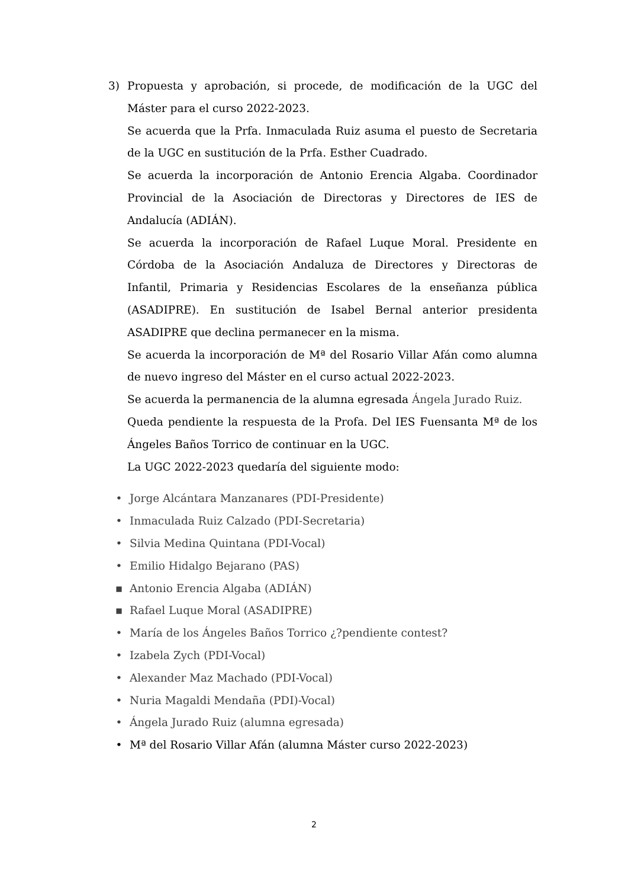3) Propuesta y aprobación, si procede, de modificación de la UGC del Máster para el curso 2022-2023.
Se acuerda que la Prfa. Inmaculada Ruiz asuma el puesto de Secretaria de la UGC en sustitución de la Prfa. Esther Cuadrado.
Se acuerda la incorporación de Antonio Erencia Algaba. Coordinador Provincial de la Asociación de Directoras y Directores de IES de Andalucía (ADIÁN).
Se acuerda la incorporación de Rafael Luque Moral. Presidente en Córdoba de la Asociación Andaluza de Directores y Directoras de Infantil, Primaria y Residencias Escolares de la enseñanza pública (ASADIPRE). En sustitución de Isabel Bernal anterior presidenta ASADIPRE que declina permanecer en la misma.
Se acuerda la incorporación de Mª del Rosario Villar Afán como alumna de nuevo ingreso del Máster en el curso actual 2022-2023.
Se acuerda la permanencia de la alumna egresada Ángela Jurado Ruiz.
Queda pendiente la respuesta de la Profa. Del IES Fuensanta Mª de los Ángeles Baños Torrico de continuar en la UGC.
La UGC 2022-2023 quedaría del siguiente modo:
• Jorge Alcántara Manzanares (PDI-Presidente)
• Inmaculada Ruiz Calzado (PDI-Secretaria)
• Silvia Medina Quintana (PDI-Vocal)
• Emilio Hidalgo Bejarano (PAS)
▪ Antonio Erencia Algaba (ADIÁN)
▪ Rafael Luque Moral (ASADIPRE)
• María de los Ángeles Baños Torrico ¿?pendiente contest?
• Izabela Zych (PDI-Vocal)
• Alexander Maz Machado (PDI-Vocal)
• Nuria Magaldi Mendaña (PDI)-Vocal)
• Ángela Jurado Ruiz (alumna egresada)
• Mª del Rosario Villar Afán (alumna Máster curso 2022-2023)
2